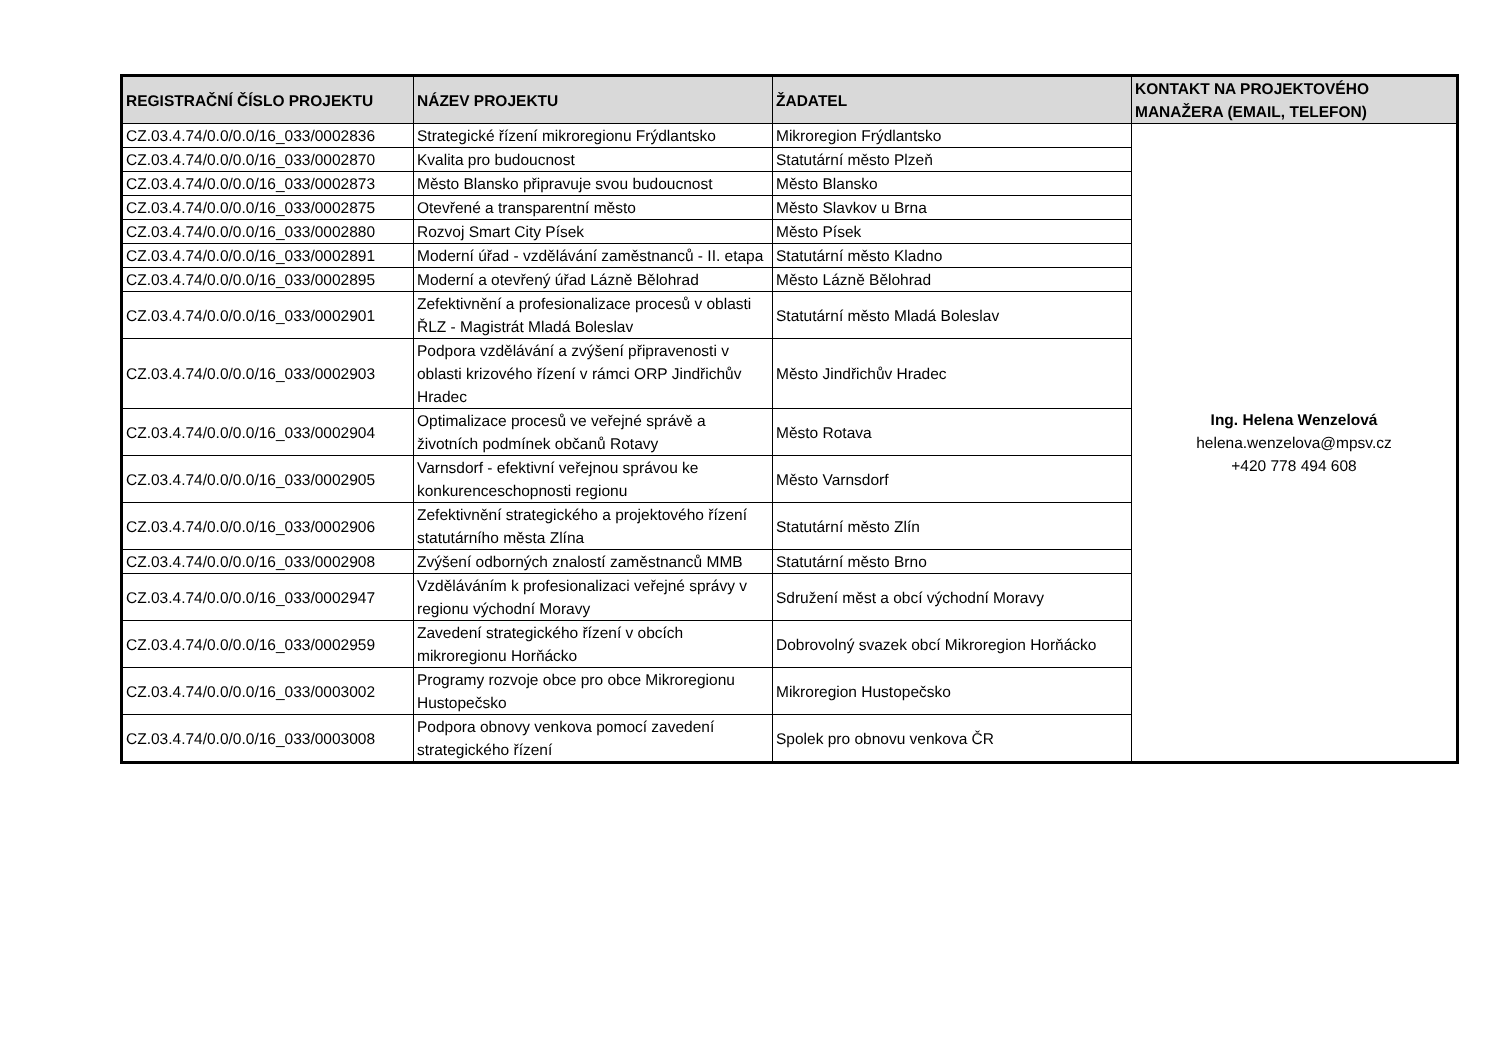| REGISTRAČNÍ ČÍSLO PROJEKTU | NÁZEV PROJEKTU | ŽADATEL | KONTAKT NA PROJEKTOVÉHO MANAŽERA (EMAIL, TELEFON) |
| --- | --- | --- | --- |
| CZ.03.4.74/0.0/0.0/16_033/0002836 | Strategické řízení mikroregionu Frýdlantsko | Mikroregion Frýdlantsko | Ing. Helena Wenzelová helena.wenzelova@mpsv.cz +420 778 494 608 |
| CZ.03.4.74/0.0/0.0/16_033/0002870 | Kvalita pro budoucnost | Statutární město Plzeň | |
| CZ.03.4.74/0.0/0.0/16_033/0002873 | Město Blansko připravuje svou budoucnost | Město Blansko | |
| CZ.03.4.74/0.0/0.0/16_033/0002875 | Otevřené a transparentní město | Město Slavkov u Brna | |
| CZ.03.4.74/0.0/0.0/16_033/0002880 | Rozvoj Smart City Písek | Město Písek | |
| CZ.03.4.74/0.0/0.0/16_033/0002891 | Moderní úřad - vzdělávání zaměstnanců - II. etapa | Statutární město Kladno | |
| CZ.03.4.74/0.0/0.0/16_033/0002895 | Moderní a otevřený úřad Lázně Bělohrad | Město Lázně Bělohrad | |
| CZ.03.4.74/0.0/0.0/16_033/0002901 | Zefektivnění a profesionalizace procesů v oblasti ŘLZ - Magistrát Mladá Boleslav | Statutární město Mladá Boleslav | |
| CZ.03.4.74/0.0/0.0/16_033/0002903 | Podpora vzdělávání a zvýšení připravenosti v oblasti krizového řízení v rámci ORP Jindřichův Hradec | Město Jindřichův Hradec | |
| CZ.03.4.74/0.0/0.0/16_033/0002904 | Optimalizace procesů ve veřejné správě a životních podmínek občanů Rotavy | Město Rotava | |
| CZ.03.4.74/0.0/0.0/16_033/0002905 | Varnsdorf - efektivní veřejnou správou ke konkurenceschopnosti regionu | Město Varnsdorf | |
| CZ.03.4.74/0.0/0.0/16_033/0002906 | Zefektivnění strategického a projektového řízení statutárního města Zlína | Statutární město Zlín | |
| CZ.03.4.74/0.0/0.0/16_033/0002908 | Zvýšení odborných znalostí zaměstnanců MMB | Statutární město Brno | |
| CZ.03.4.74/0.0/0.0/16_033/0002947 | Vzděláváním k profesionalizaci veřejné správy v regionu východní Moravy | Sdružení měst a obcí východní Moravy | |
| CZ.03.4.74/0.0/0.0/16_033/0002959 | Zavedení strategického řízení v obcích mikroregionu Horňácko | Dobrovolný svazek obcí Mikroregion Horňácko | |
| CZ.03.4.74/0.0/0.0/16_033/0003002 | Programy rozvoje obce pro obce Mikroregionu Hustopečsko | Mikroregion Hustopečsko | |
| CZ.03.4.74/0.0/0.0/16_033/0003008 | Podpora obnovy venkova pomocí zavedení strategického řízení | Spolek pro obnovu venkova ČR | |